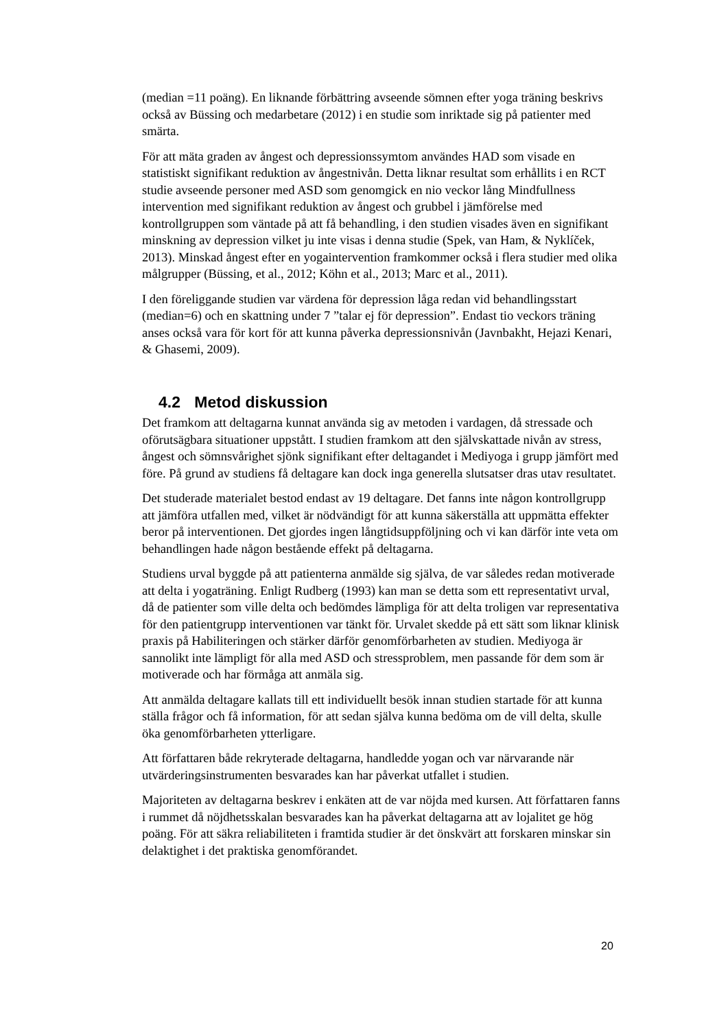(median =11 poäng). En liknande förbättring avseende sömnen efter yoga träning beskrivs också av Büssing och medarbetare (2012) i en studie som inriktade sig på patienter med smärta.
För att mäta graden av ångest och depressionssymtom användes HAD som visade en statistiskt signifikant reduktion av ångestnivån. Detta liknar resultat som erhållits i en RCT studie avseende personer med ASD som genomgick en nio veckor lång Mindfullness intervention med signifikant reduktion av ångest och grubbel i jämförelse med kontrollgruppen som väntade på att få behandling, i den studien visades även en signifikant minskning av depression vilket ju inte visas i denna studie (Spek, van Ham, & Nyklíček, 2013). Minskad ångest efter en yogaintervention framkommer också i flera studier med olika målgrupper (Büssing, et al., 2012; Köhn et al., 2013; Marc et al., 2011).
I den föreliggande studien var värdena för depression låga redan vid behandlingsstart (median=6) och en skattning under 7 ”talar ej för depression”. Endast tio veckors träning anses också vara för kort för att kunna påverka depressionsnivån (Javnbakht, Hejazi Kenari, & Ghasemi, 2009).
4.2 Metod diskussion
Det framkom att deltagarna kunnat använda sig av metoden i vardagen, då stressade och oförutsägbara situationer uppstått. I studien framkom att den självskattade nivån av stress, ångest och sömnsvårighet sjönk signifikant efter deltagandet i Mediyoga i grupp jämfört med före. På grund av studiens få deltagare kan dock inga generella slutsatser dras utav resultatet.
Det studerade materialet bestod endast av 19 deltagare. Det fanns inte någon kontrollgrupp att jämföra utfallen med, vilket är nödvändigt för att kunna säkerställa att uppmätta effekter beror på interventionen. Det gjordes ingen långtidsuppföljning och vi kan därför inte veta om behandlingen hade någon bestående effekt på deltagarna.
Studiens urval byggde på att patienterna anmälde sig själva, de var således redan motiverade att delta i yogaträning. Enligt Rudberg (1993) kan man se detta som ett representativt urval, då de patienter som ville delta och bedömdes lämpliga för att delta troligen var representativa för den patientgrupp interventionen var tänkt för. Urvalet skedde på ett sätt som liknar klinisk praxis på Habiliteringen och stärker därför genomförbarheten av studien. Mediyoga är sannolikt inte lämpligt för alla med ASD och stressproblem, men passande för dem som är motiverade och har förmåga att anmäla sig.
Att anmälda deltagare kallats till ett individuellt besök innan studien startade för att kunna ställa frågor och få information, för att sedan själva kunna bedöma om de vill delta, skulle öka genomförbarheten ytterligare.
Att författaren både rekryterade deltagarna, handledde yogan och var närvarande när utvärderingsinstrumenten besvarades kan har påverkat utfallet i studien.
Majoriteten av deltagarna beskrev i enkäten att de var nöjda med kursen. Att författaren fanns i rummet då nöjdhetsskalan besvarades kan ha påverkat deltagarna att av lojalitet ge hög poäng. För att säkra reliabiliteten i framtida studier är det önskvärt att forskaren minskar sin delaktighet i det praktiska genomförandet.
20